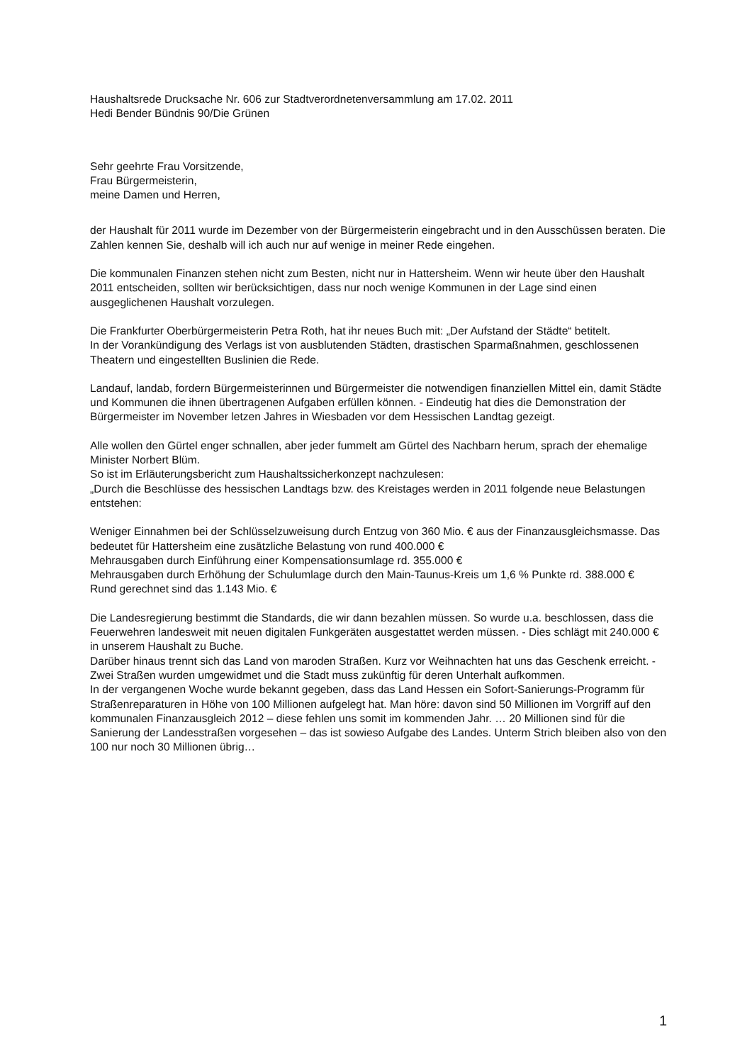Haushaltsrede Drucksache Nr. 606 zur Stadtverordnetenversammlung am 17.02. 2011
Hedi Bender Bündnis 90/Die Grünen
Sehr geehrte Frau Vorsitzende,
Frau Bürgermeisterin,
meine Damen und Herren,
der Haushalt für 2011 wurde im Dezember von der Bürgermeisterin eingebracht und in den Ausschüssen beraten. Die Zahlen kennen Sie, deshalb will ich auch nur auf wenige in meiner Rede eingehen.
Die kommunalen Finanzen stehen nicht zum Besten, nicht nur in Hattersheim. Wenn wir heute über den Haushalt 2011 entscheiden, sollten wir berücksichtigen, dass nur noch wenige Kommunen in der Lage sind einen ausgeglichenen Haushalt vorzulegen.
Die Frankfurter Oberbürgermeisterin Petra Roth, hat ihr neues Buch mit: „Der Aufstand der Städte“ betitelt.
In der Vorankündigung des Verlags ist von ausblutenden Städten, drastischen Sparmaßnahmen, geschlossenen Theatern und eingestellten Buslinien die Rede.
Landauf, landab, fordern Bürgermeisterinnen und Bürgermeister die notwendigen finanziellen Mittel ein, damit Städte und Kommunen die ihnen übertragenen Aufgaben erfüllen können. - Eindeutig hat dies die Demonstration der Bürgermeister im November letzen Jahres in Wiesbaden vor dem Hessischen Landtag gezeigt.
Alle wollen den Gürtel enger schnallen, aber jeder fummelt am Gürtel des Nachbarn herum, sprach der ehemalige Minister Norbert Blüm.
So ist im Erläuterungsbericht zum Haushaltssicherkonzept nachzulesen:
„Durch die Beschlüsse des hessischen Landtags bzw. des Kreistages werden in 2011 folgende neue Belastungen entstehen:
Weniger Einnahmen bei der Schlüsselzuweisung durch Entzug von 360 Mio. € aus der Finanzausgleichsmasse. Das bedeutet für Hattersheim eine zusätzliche Belastung von rund 400.000 €
Mehrausgaben durch Einführung einer Kompensationsumlage rd. 355.000 €
Mehrausgaben durch Erhöhung der Schulumlage durch den Main-Taunus-Kreis um 1,6 % Punkte rd. 388.000 €
Rund gerechnet sind das 1.143 Mio. €
Die Landesregierung bestimmt die Standards, die wir dann bezahlen müssen. So wurde u.a. beschlossen, dass die Feuerwehren landesweit mit neuen digitalen Funkgeräten ausgestattet werden müssen. - Dies schlägt mit 240.000 € in unserem Haushalt zu Buche.
Darüber hinaus trennt sich das Land von maroden Straßen. Kurz vor Weihnachten hat uns das Geschenk erreicht. - Zwei Straßen wurden umgewidmet und die Stadt muss zukünftig für deren Unterhalt aufkommen.
In der vergangenen Woche wurde bekannt gegeben, dass das Land Hessen ein Sofort-Sanierungs-Programm für Straßenreparaturen in Höhe von 100 Millionen aufgelegt hat. Man höre: davon sind 50 Millionen im Vorgriff auf den kommunalen Finanzausgleich 2012 – diese fehlen uns somit im kommenden Jahr. … 20 Millionen sind für die Sanierung der Landesstraßen vorgesehen – das ist sowieso Aufgabe des Landes. Unterm Strich bleiben also von den 100 nur noch 30 Millionen übrig…
1